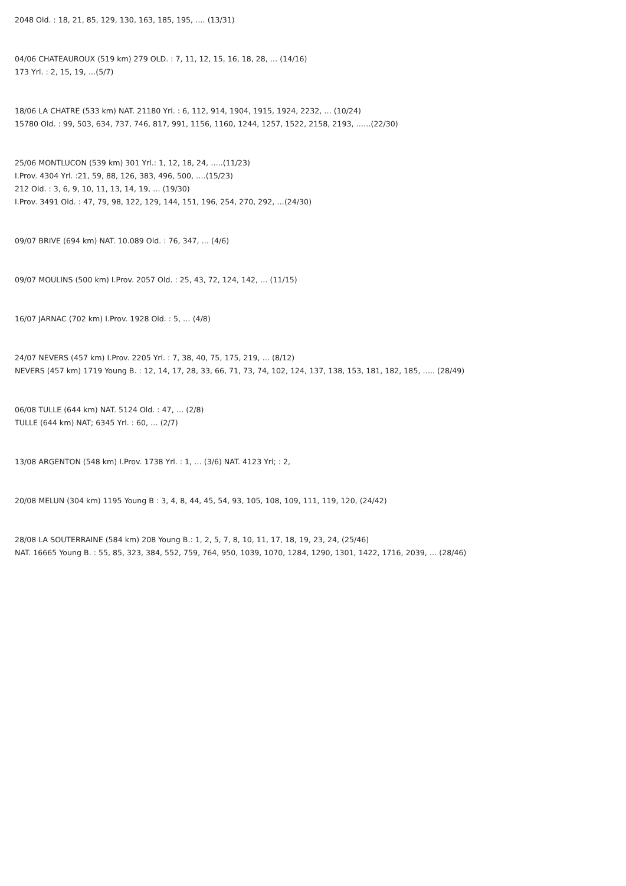2048 Old. : 18, 21, 85, 129, 130, 163, 185, 195, …. (13/31)
04/06 CHATEAUROUX (519 km) 279 OLD. : 7, 11, 12, 15, 16, 18, 28, … (14/16)
173 Yrl. : 2, 15, 19, …(5/7)
18/06 LA CHATRE (533 km) NAT. 21180 Yrl. : 6, 112, 914, 1904, 1915, 1924, 2232, … (10/24)
15780 Old. : 99, 503, 634, 737, 746, 817, 991, 1156, 1160, 1244, 1257, 1522, 2158, 2193, ……(22/30)
25/06 MONTLUCON (539 km) 301 Yrl.: 1, 12, 18, 24, …..(11/23)
I.Prov. 4304 Yrl. :21, 59, 88, 126, 383, 496, 500, ….(15/23)
212 Old. : 3, 6, 9, 10, 11, 13, 14, 19, … (19/30)
I.Prov. 3491 Old. : 47, 79, 98, 122, 129, 144, 151, 196, 254, 270, 292, …(24/30)
09/07 BRIVE (694 km) NAT. 10.089 Old. : 76, 347, … (4/6)
09/07 MOULINS (500 km) I.Prov. 2057 Old. : 25, 43, 72, 124, 142, … (11/15)
16/07 JARNAC (702 km) I.Prov. 1928 Old. : 5, … (4/8)
24/07 NEVERS (457 km) I.Prov. 2205 Yrl. : 7, 38, 40, 75, 175, 219, … (8/12)
NEVERS (457 km) 1719 Young B. : 12, 14, 17, 28, 33, 66, 71, 73, 74, 102, 124, 137, 138, 153, 181, 182, 185, ….. (28/49)
06/08 TULLE (644 km) NAT. 5124 Old. : 47, … (2/8)
TULLE (644 km) NAT; 6345 Yrl. : 60, … (2/7)
13/08 ARGENTON (548 km) I.Prov. 1738 Yrl. : 1, … (3/6) NAT. 4123 Yrl; : 2,
20/08 MELUN (304 km) 1195 Young B : 3, 4, 8, 44, 45, 54, 93, 105, 108, 109, 111, 119, 120, (24/42)
28/08 LA SOUTERRAINE (584 km) 208 Young B.: 1, 2, 5, 7, 8, 10, 11, 17, 18, 19, 23, 24, (25/46)
NAT. 16665 Young B. : 55, 85, 323, 384, 552, 759, 764, 950, 1039, 1070, 1284, 1290, 1301, 1422, 1716, 2039, … (28/46)